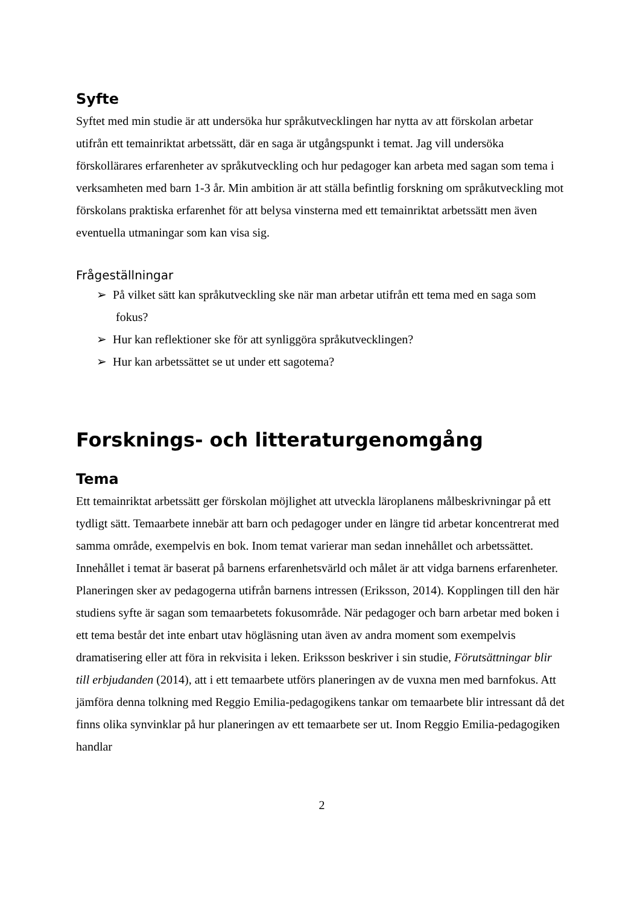Syfte
Syftet med min studie är att undersöka hur språkutvecklingen har nytta av att förskolan arbetar utifrån ett temainriktat arbetssätt, där en saga är utgångspunkt i temat. Jag vill undersöka förskollärares erfarenheter av språkutveckling och hur pedagoger kan arbeta med sagan som tema i verksamheten med barn 1-3 år. Min ambition är att ställa befintlig forskning om språkutveckling mot förskolans praktiska erfarenhet för att belysa vinsterna med ett temainriktat arbetssätt men även eventuella utmaningar som kan visa sig.
Frågeställningar
➢ På vilket sätt kan språkutveckling ske när man arbetar utifrån ett tema med en saga som fokus?
➢ Hur kan reflektioner ske för att synliggöra språkutvecklingen?
➢ Hur kan arbetssättet se ut under ett sagotema?
Forsknings- och litteraturgenomgång
Tema
Ett temainriktat arbetssätt ger förskolan möjlighet att utveckla läroplanens målbeskrivningar på ett tydligt sätt. Temaarbete innebär att barn och pedagoger under en längre tid arbetar koncentrerat med samma område, exempelvis en bok. Inom temat varierar man sedan innehållet och arbetssättet. Innehållet i temat är baserat på barnens erfarenhetsvärld och målet är att vidga barnens erfarenheter. Planeringen sker av pedagogerna utifrån barnens intressen (Eriksson, 2014). Kopplingen till den här studiens syfte är sagan som temaarbetets fokusområde. När pedagoger och barn arbetar med boken i ett tema består det inte enbart utav högläsning utan även av andra moment som exempelvis dramatisering eller att föra in rekvisita i leken. Eriksson beskriver i sin studie, Förutsättningar blir till erbjudanden (2014), att i ett temaarbete utförs planeringen av de vuxna men med barnfokus. Att jämföra denna tolkning med Reggio Emilia-pedagogikens tankar om temaarbete blir intressant då det finns olika synvinklar på hur planeringen av ett temaarbete ser ut. Inom Reggio Emilia-pedagogiken handlar
2